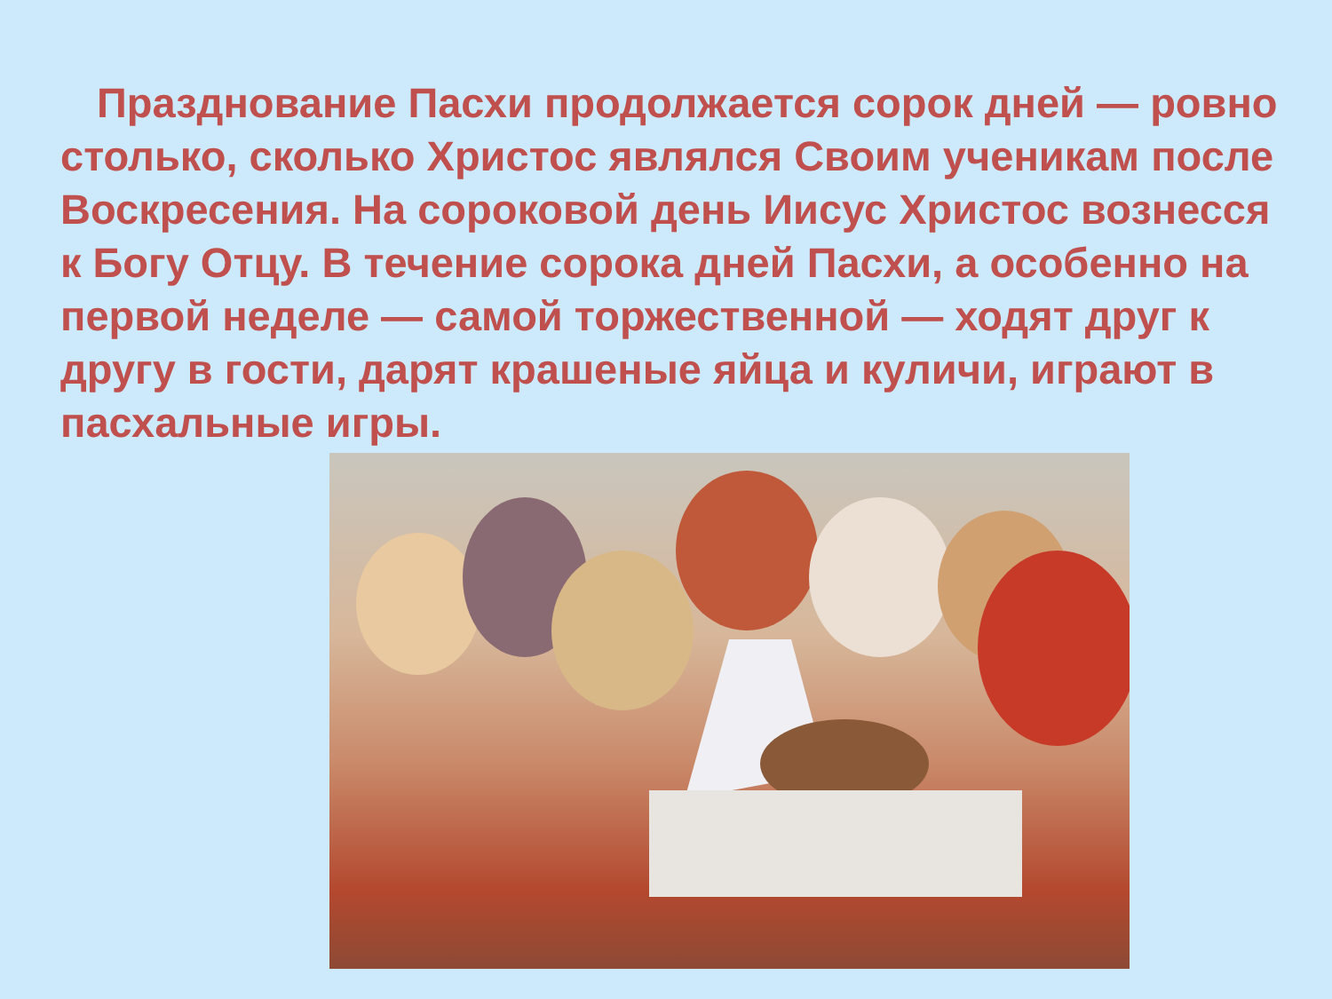Празднование Пасхи продолжается сорок дней — ровно столько, сколько Христос являлся Своим ученикам после Воскресения. На сороковой день Иисус Христос вознесся к Богу Отцу. В течение сорока дней Пасхи, а особенно на первой неделе — самой торжественной — ходят друг к другу в гости, дарят крашеные яйца и куличи, играют в пасхальные игры.